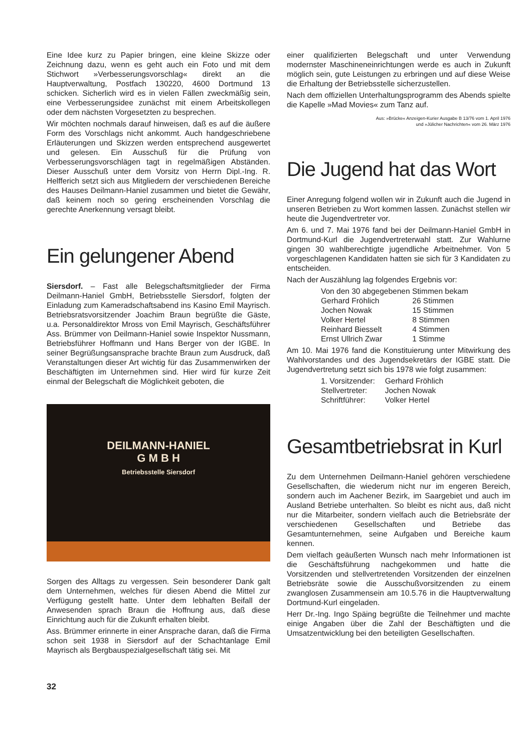Eine Idee kurz zu Papier bringen, eine kleine Skizze oder Zeichnung dazu, wenn es geht auch ein Foto und mit dem Stichwort »Verbesserungsvorschlag« direkt an die Hauptverwaltung, Postfach 130220, 4600 Dortmund 13 schicken. Sicherlich wird es in vielen Fällen zweckmäßig sein, eine Verbesserungsidee zunächst mit einem Arbeitskollegen oder dem nächsten Vorgesetzten zu besprechen.
Wir möchten nochmals darauf hinweisen, daß es auf die äußere Form des Vorschlags nicht ankommt. Auch handgeschriebene Erläuterungen und Skizzen werden entsprechend ausgewertet und gelesen. Ein Ausschuß für die Prüfung von Verbesserungsvorschlägen tagt in regelmäßigen Abständen. Dieser Ausschuß unter dem Vorsitz von Herrn Dipl.-Ing. R. Helfferich setzt sich aus Mitgliedern der verschiedenen Bereiche des Hauses Deilmann-Haniel zusammen und bietet die Gewähr, daß keinem noch so gering erscheinenden Vorschlag die gerechte Anerkennung versagt bleibt.
Ein gelungener Abend
Siersdorf. – Fast alle Belegschaftsmitglieder der Firma Deilmann-Haniel GmbH, Betriebsstelle Siersdorf, folgten der Einladung zum Kameradschaftsabend ins Kasino Emil Mayrisch. Betriebsratsvorsitzender Joachim Braun begrüßte die Gäste, u.a. Personaldirektor Mross von Emil Mayrisch, Geschäftsführer Ass. Brümmer von Deilmann-Haniel sowie Inspektor Nussmann, Betriebsführer Hoffmann und Hans Berger von der IGBE. In seiner Begrüßungsansprache brachte Braun zum Ausdruck, daß Veranstaltungen dieser Art wichtig für das Zusammenwirken der Beschäftigten im Unternehmen sind. Hier wird für kurze Zeit einmal der Belegschaft die Möglichkeit geboten, die
DEILMANN-HANIEL
G M B H
Betriebsstelle Siersdorf
Sorgen des Alltags zu vergessen. Sein besonderer Dank galt dem Unternehmen, welches für diesen Abend die Mittel zur Verfügung gestellt hatte. Unter dem lebhaften Beifall der Anwesenden sprach Braun die Hoffnung aus, daß diese Einrichtung auch für die Zukunft erhalten bleibt.
Ass. Brümmer erinnerte in einer Ansprache daran, daß die Firma schon seit 1938 in Siersdorf auf der Schachtanlage Emil Mayrisch als Bergbauspezialgesellschaft tätig sei. Mit
einer qualifizierten Belegschaft und unter Verwendung modernster Maschineneinrichtungen werde es auch in Zukunft möglich sein, gute Leistungen zu erbringen und auf diese Weise die Erhaltung der Betriebsstelle sicherzustellen.
Nach dem offiziellen Unterhaltungsprogramm des Abends spielte die Kapelle »Mad Movies« zum Tanz auf.
Aus: »Brücke« Anzeigen-Kurier Ausgabe B 13/76 vom 1. April 1976
und »Jülicher Nachrichten« vom 26. März 1976
Die Jugend hat das Wort
Einer Anregung folgend wollen wir in Zukunft auch die Jugend in unseren Betrieben zu Wort kommen lassen. Zunächst stellen wir heute die Jugendvertreter vor.
Am 6. und 7. Mai 1976 fand bei der Deilmann-Haniel GmbH in Dortmund-Kurl die Jugendvertreterwahl statt. Zur Wahlurne gingen 30 wahlberechtigte jugendliche Arbeitnehmer. Von 5 vorgeschlagenen Kandidaten hatten sie sich für 3 Kandidaten zu entscheiden.
Nach der Auszählung lag folgendes Ergebnis vor:
| Von den 30 abgegebenen Stimmen bekam | |
| Gerhard Fröhlich | 26 Stimmen |
| Jochen Nowak | 15 Stimmen |
| Volker Hertel | 8 Stimmen |
| Reinhard Biesselt | 4 Stimmen |
| Ernst Ullrich Zwar | 1 Stimme |
Am 10. Mai 1976 fand die Konstituierung unter Mitwirkung des Wahlvorstandes und des Jugendsekretärs der IGBE statt. Die Jugendvertretung setzt sich bis 1978 wie folgt zusammen:
| 1. Vorsitzender: | Gerhard Fröhlich |
| Stellvertreter: | Jochen Nowak |
| Schriftführer: | Volker Hertel |
Gesamtbetriebsrat in Kurl
Zu dem Unternehmen Deilmann-Haniel gehören verschiedene Gesellschaften, die wiederum nicht nur im engeren Bereich, sondern auch im Aachener Bezirk, im Saargebiet und auch im Ausland Betriebe unterhalten. So bleibt es nicht aus, daß nicht nur die Mitarbeiter, sondern vielfach auch die Betriebsräte der verschiedenen Gesellschaften und Betriebe das Gesamtunternehmen, seine Aufgaben und Bereiche kaum kennen.
Dem vielfach geäußerten Wunsch nach mehr Informationen ist die Geschäftsführung nachgekommen und hatte die Vorsitzenden und stellvertretenden Vorsitzenden der einzelnen Betriebsräte sowie die Ausschußvorsitzenden zu einem zwanglosen Zusammensein am 10.5.76 in die Hauptverwaltung Dortmund-Kurl eingeladen.
Herr Dr.-Ing. Ingo Späing begrüßte die Teilnehmer und machte einige Angaben über die Zahl der Beschäftigten und die Umsatzentwicklung bei den beteiligten Gesellschaften.
32